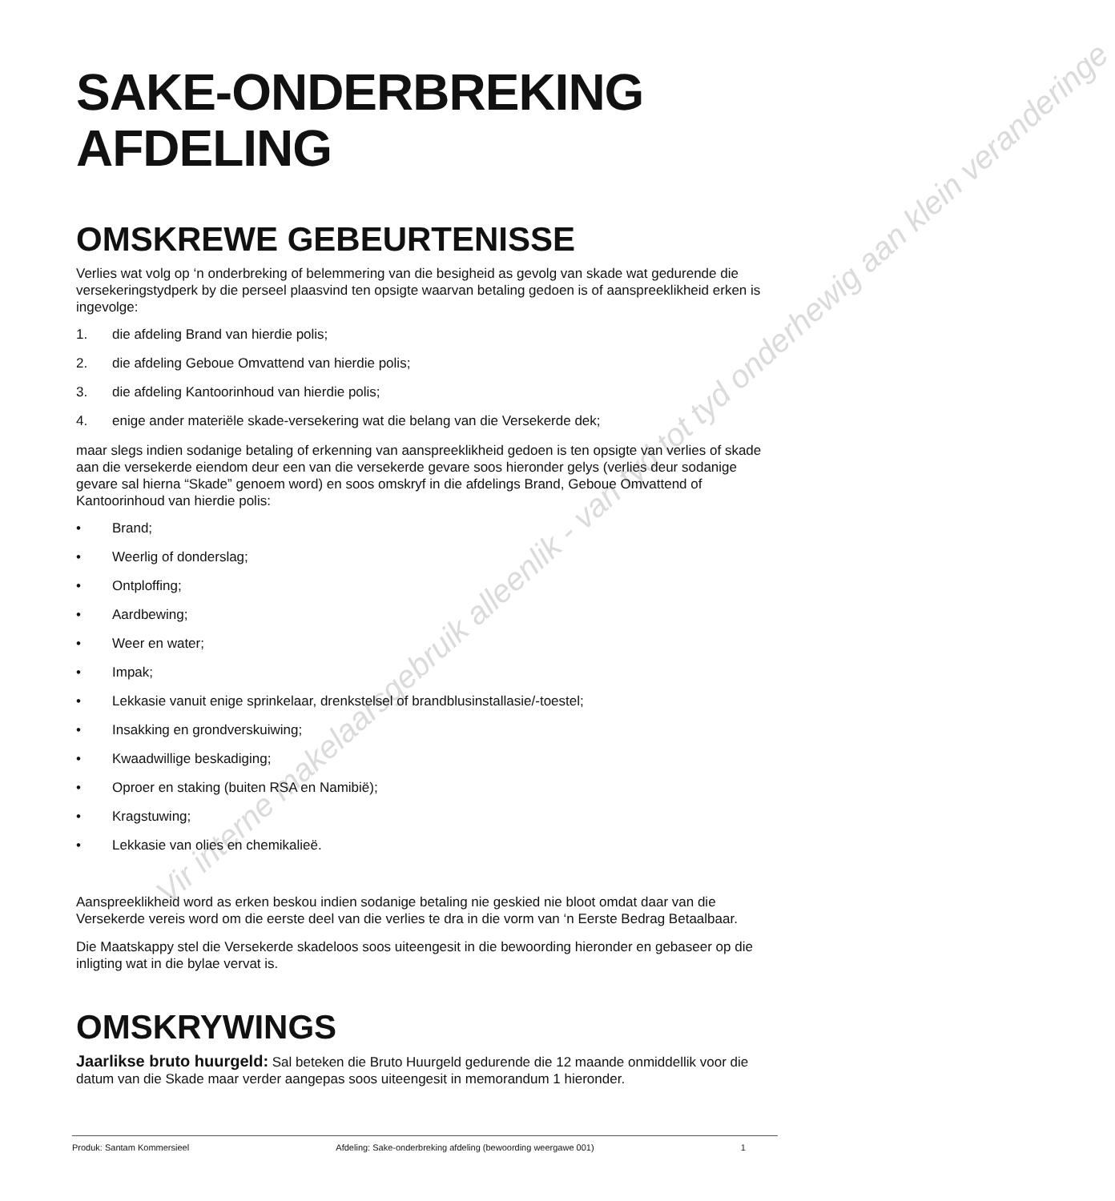Vir interne makelaarsgebruik alleenlik - van tyd tot tyd onderhewig aan klein veranderinge
SAKE-ONDERBREKING
AFDELING
OMSKREWE GEBEURTENISSE
Verlies wat volg op ‘n onderbreking of belemmering van die besigheid as gevolg van skade wat gedurende die versekeringstydperk by die perseel plaasvind ten opsigte waarvan betaling gedoen is of aanspreeklikheid erken is ingevolge:
1. die afdeling Brand van hierdie polis;
2. die afdeling Geboue Omvattend van hierdie polis;
3. die afdeling Kantoorinhoud van hierdie polis;
4. enige ander materiële skade-versekering wat die belang van die Versekerde dek;
maar slegs indien sodanige betaling of erkenning van aanspreeklikheid gedoen is ten opsigte van verlies of skade aan die versekerde eiendom deur een van die versekerde gevare soos hieronder gelys (verlies deur sodanige gevare sal hierna “Skade” genoem word) en soos omskryf in die afdelings Brand, Geboue Omvattend of Kantoorinhoud van hierdie polis:
• Brand;
• Weerlig of donderslag;
• Ontploffing;
• Aardbewing;
• Weer en water;
• Impak;
• Lekkasie vanuit enige sprinkelaar, drenkstelsel of brandblusinstallasie/-toestel;
• Insakking en grondverskuiwing;
• Kwaadwillige beskadiging;
• Oproer en staking (buiten RSA en Namibië);
• Kragstuwing;
• Lekkasie van olies en chemikalieë.
Aanspreeklikheid word as erken beskou indien sodanige betaling nie geskied nie bloot omdat daar van die Versekerde vereis word om die eerste deel van die verlies te dra in die vorm van ‘n Eerste Bedrag Betaalbaar.
Die Maatskappy stel die Versekerde skadeloos soos uiteengesit in die bewoording hieronder en gebaseer op die inligting wat in die bylae vervat is.
OMSKRYWINGS
Jaarlikse bruto huurgeld: Sal beteken die Bruto Huurgeld gedurende die 12 maande onmiddellik voor die datum van die Skade maar verder aangepas soos uiteengesit in memorandum 1 hieronder.
Produk: Santam Kommersieel Afdeling: Sake-onderbreking afdeling (bewoording weergawe 001) 1